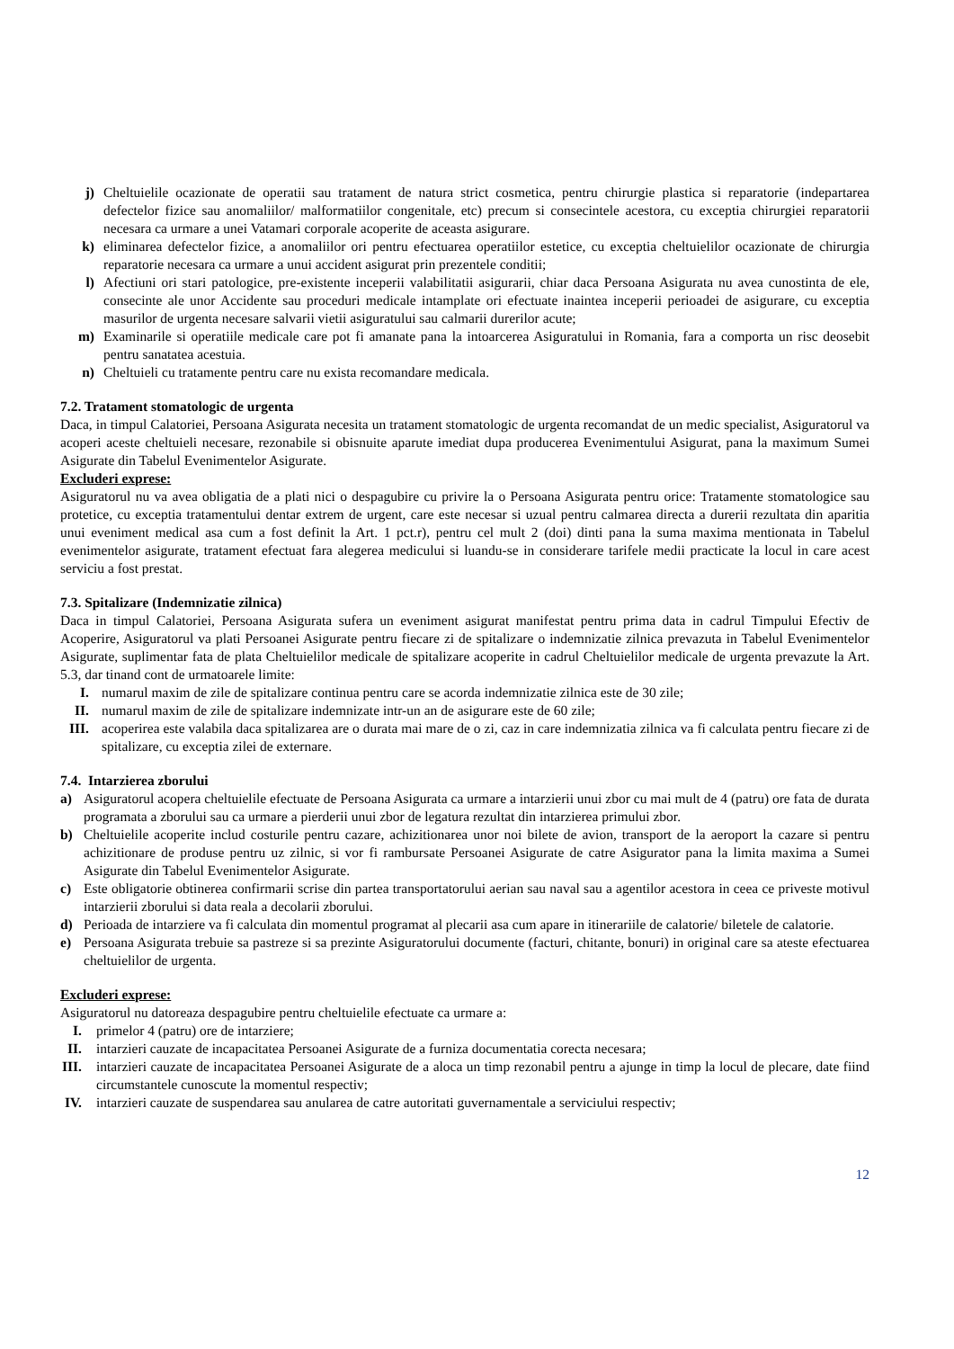j) Cheltuielile ocazionate de operatii sau tratament de natura strict cosmetica, pentru chirurgie plastica si reparatorie (indepartarea defectelor fizice sau anomaliilor/ malformatiilor congenitale, etc) precum si consecintele acestora, cu exceptia chirurgiei reparatorii necesara ca urmare a unei Vatamari corporale acoperite de aceasta asigurare.
k) eliminarea defectelor fizice, a anomaliilor ori pentru efectuarea operatiilor estetice, cu exceptia cheltuielilor ocazionate de chirurgia reparatorie necesara ca urmare a unui accident asigurat prin prezentele conditii;
l) Afectiuni ori stari patologice, pre-existente inceperii valabilitatii asigurarii, chiar daca Persoana Asigurata nu avea cunostinta de ele, consecinte ale unor Accidente sau proceduri medicale intamplate ori efectuate inaintea inceperii perioadei de asigurare, cu exceptia masurilor de urgenta necesare salvarii vietii asiguratului sau calmarii durerilor acute;
m) Examinarile si operatiile medicale care pot fi amanate pana la intoarcerea Asiguratului in Romania, fara a comporta un risc deosebit pentru sanatatea acestuia.
n) Cheltuieli cu tratamente pentru care nu exista recomandare medicala.
7.2. Tratament stomatologic de urgenta
Daca, in timpul Calatoriei, Persoana Asigurata necesita un tratament stomatologic de urgenta recomandat de un medic specialist, Asiguratorul va acoperi aceste cheltuieli necesare, rezonabile si obisnuite aparute imediat dupa producerea Evenimentului Asigurat, pana la maximum Sumei Asigurate din Tabelul Evenimentelor Asigurate.
Excluderi exprese:
Asiguratorul nu va avea obligatia de a plati nici o despagubire cu privire la o Persoana Asigurata pentru orice: Tratamente stomatologice sau protetice, cu exceptia tratamentului dentar extrem de urgent, care este necesar si uzual pentru calmarea directa a durerii rezultata din aparitia unui eveniment medical asa cum a fost definit la Art. 1 pct.r), pentru cel mult 2 (doi) dinti pana la suma maxima mentionata in Tabelul evenimentelor asigurate, tratament efectuat fara alegerea medicului si luandu-se in considerare tarifele medii practicate la locul in care acest serviciu a fost prestat.
7.3. Spitalizare (Indemnizatie zilnica)
Daca in timpul Calatoriei, Persoana Asigurata sufera un eveniment asigurat manifestat pentru prima data in cadrul Timpului Efectiv de Acoperire, Asiguratorul va plati Persoanei Asigurate pentru fiecare zi de spitalizare o indemnizatie zilnica prevazuta in Tabelul Evenimentelor Asigurate, suplimentar fata de plata Cheltuielilor medicale de spitalizare acoperite in cadrul Cheltuielilor medicale de urgenta prevazute la Art. 5.3, dar tinand cont de urmatoarele limite:
I. numarul maxim de zile de spitalizare continua pentru care se acorda indemnizatie zilnica este de 30 zile;
II. numarul maxim de zile de spitalizare indemnizate intr-un an de asigurare este de 60 zile;
III. acoperirea este valabila daca spitalizarea are o durata mai mare de o zi, caz in care indemnizatia zilnica va fi calculata pentru fiecare zi de spitalizare, cu exceptia zilei de externare.
7.4. Intarzierea zborului
a) Asiguratorul acopera cheltuielile efectuate de Persoana Asigurata ca urmare a intarzierii unui zbor cu mai mult de 4 (patru) ore fata de durata programata a zborului sau ca urmare a pierderii unui zbor de legatura rezultat din intarzierea primului zbor.
b) Cheltuielile acoperite includ costurile pentru cazare, achizitionarea unor noi bilete de avion, transport de la aeroport la cazare si pentru achizitionare de produse pentru uz zilnic, si vor fi rambursate Persoanei Asigurate de catre Asigurator pana la limita maxima a Sumei Asigurate din Tabelul Evenimentelor Asigurate.
c) Este obligatorie obtinerea confirmarii scrise din partea transportatorului aerian sau naval sau a agentilor acestora in ceea ce priveste motivul intarzierii zborului si data reala a decolarii zborului.
d) Perioada de intarziere va fi calculata din momentul programat al plecarii asa cum apare in itinerariile de calatorie/ biletele de calatorie.
e) Persoana Asigurata trebuie sa pastreze si sa prezinte Asiguratorului documente (facturi, chitante, bonuri) in original care sa ateste efectuarea cheltuielilor de urgenta.
Excluderi exprese:
Asiguratorul nu datoreaza despagubire pentru cheltuielile efectuate ca urmare a:
I. primelor 4 (patru) ore de intarziere;
II. intarzieri cauzate de incapacitatea Persoanei Asigurate de a furniza documentatia corecta necesara;
III. intarzieri cauzate de incapacitatea Persoanei Asigurate de a aloca un timp rezonabil pentru a ajunge in timp la locul de plecare, date fiind circumstantele cunoscute la momentul respectiv;
IV. intarzieri cauzate de suspendarea sau anularea de catre autoritati guvernamentale a serviciului respectiv;
12